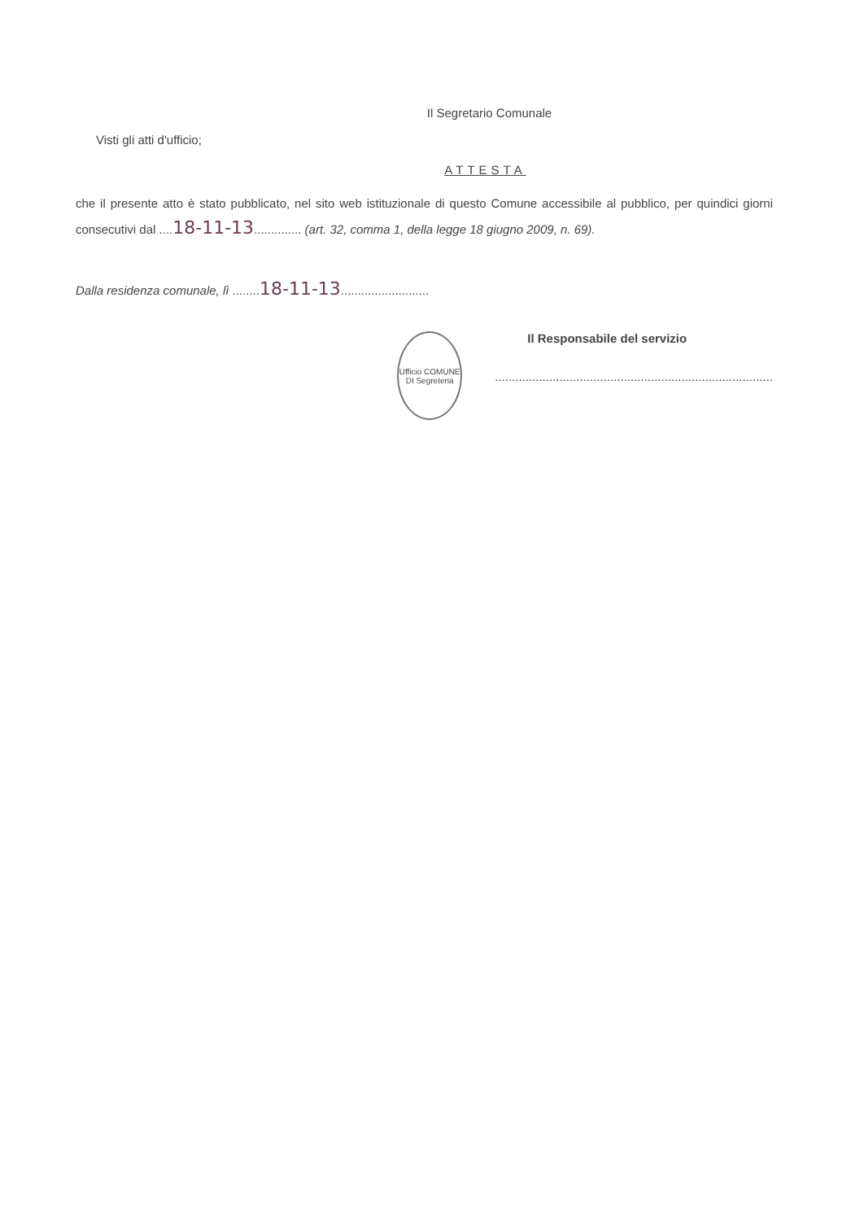Il Segretario Comunale
Visti gli atti d'ufficio;
ATTESTA
che il presente atto è stato pubblicato, nel sito web istituzionale di questo Comune accessibile al pubblico, per quindici giorni consecutivi dal ....18-11-13.............. (art. 32, comma 1, della legge 18 giugno 2009, n. 69).
Dalla residenza comunale, lì ........18-11-13..........................
Ufficio COMUNE DI Segreteria
Il Responsabile del servizio
..................................................................................